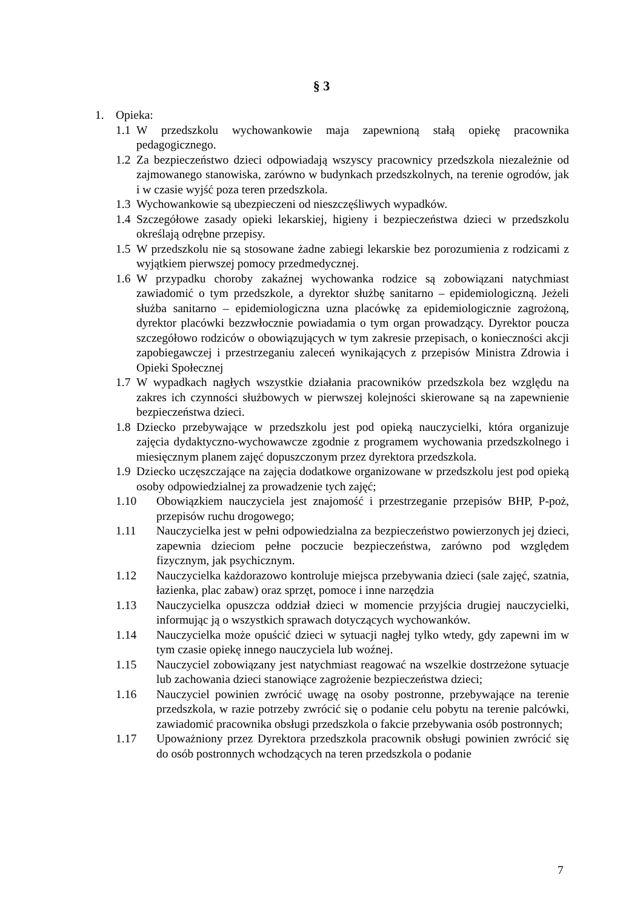§ 3
1. Opieka:
1.1 W przedszkolu wychowankowie maja zapewnioną stałą opiekę pracownika pedagogicznego.
1.2 Za bezpieczeństwo dzieci odpowiadają wszyscy pracownicy przedszkola niezależnie od zajmowanego stanowiska, zarówno w budynkach przedszkolnych, na terenie ogrodów, jak i w czasie wyjść poza teren przedszkola.
1.3 Wychowankowie są ubezpieczeni od nieszczęśliwych wypadków.
1.4 Szczegółowe zasady opieki lekarskiej, higieny i bezpieczeństwa dzieci w przedszkolu określają odrębne przepisy.
1.5 W przedszkolu nie są stosowane żadne zabiegi lekarskie bez porozumienia z rodzicami z wyjątkiem pierwszej pomocy przedmedycznej.
1.6 W przypadku choroby zakaźnej wychowanka rodzice są zobowiązani natychmiast zawiadomić o tym przedszkole, a dyrektor służbę sanitarno – epidemiologiczną. Jeżeli służba sanitarno – epidemiologiczna uzna placówkę za epidemiologicznie zagrożoną, dyrektor placówki bezzwłocznie powiadamia o tym organ prowadzący. Dyrektor poucza szczegółowo rodziców o obowiązujących w tym zakresie przepisach, o konieczności akcji zapobiegawczej i przestrzeganiu zaleceń wynikających z przepisów Ministra Zdrowia i Opieki Społecznej
1.7 W wypadkach nagłych wszystkie działania pracowników przedszkola bez względu na zakres ich czynności służbowych w pierwszej kolejności skierowane są na zapewnienie bezpieczeństwa dzieci.
1.8 Dziecko przebywające w przedszkolu jest pod opieką nauczycielki, która organizuje zajęcia dydaktyczno-wychowawcze zgodnie z programem wychowania przedszkolnego i miesięcznym planem zajęć dopuszczonym przez dyrektora przedszkola.
1.9 Dziecko uczęszczające na zajęcia dodatkowe organizowane w przedszkolu jest pod opieką osoby odpowiedzialnej za prowadzenie tych zajęć;
1.10 Obowiązkiem nauczyciela jest znajomość i przestrzeganie przepisów BHP, P-poż, przepisów ruchu drogowego;
1.11 Nauczycielka jest w pełni odpowiedzialna za bezpieczeństwo powierzonych jej dzieci, zapewnia dzieciom pełne poczucie bezpieczeństwa, zarówno pod względem fizycznym, jak psychicznym.
1.12 Nauczycielka każdorazowo kontroluje miejsca przebywania dzieci (sale zajęć, szatnia, łazienka, plac zabaw) oraz sprzęt, pomoce i inne narzędzia
1.13 Nauczycielka opuszcza oddział dzieci w momencie przyjścia drugiej nauczycielki, informując ją o wszystkich sprawach dotyczących wychowanków.
1.14 Nauczycielka może opuścić dzieci w sytuacji nagłej tylko wtedy, gdy zapewni im w tym czasie opiekę innego nauczyciela lub woźnej.
1.15 Nauczyciel zobowiązany jest natychmiast reagować na wszelkie dostrzeżone sytuacje lub zachowania dzieci stanowiące zagrożenie bezpieczeństwa dzieci;
1.16 Nauczyciel powinien zwrócić uwagę na osoby postronne, przebywające na terenie przedszkola, w razie potrzeby zwrócić się o podanie celu pobytu na terenie palcówki, zawiadomić pracownika obsługi przedszkola o fakcie przebywania osób postronnych;
1.17 Upoważniony przez Dyrektora przedszkola pracownik obsługi powinien zwrócić się do osób postronnych wchodzących na teren przedszkola o podanie
7